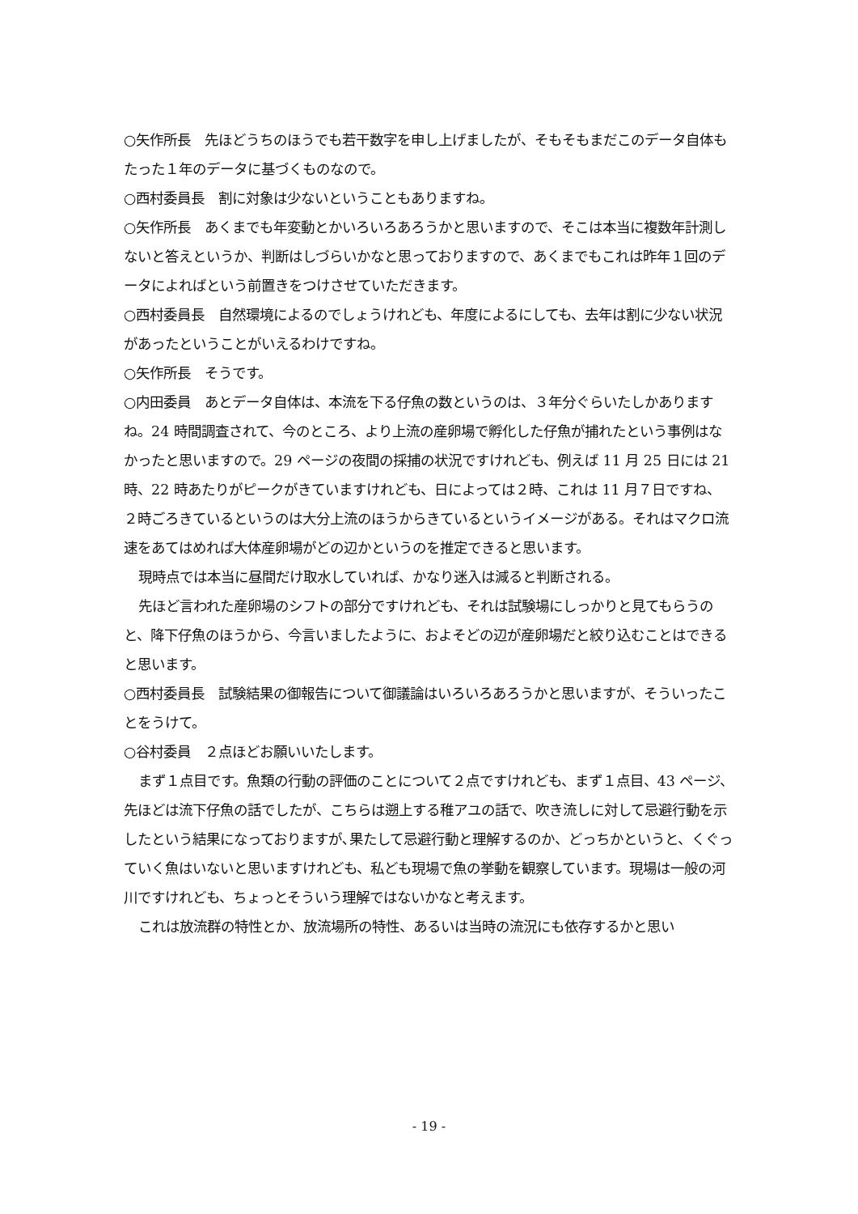○矢作所長　先ほどうちのほうでも若干数字を申し上げましたが、そもそもまだこのデータ自体もたった１年のデータに基づくものなので。
○西村委員長　割に対象は少ないということもありますね。
○矢作所長　あくまでも年変動とかいろいろあろうかと思いますので、そこは本当に複数年計測しないと答えというか、判断はしづらいかなと思っておりますので、あくまでもこれは昨年１回のデータによればという前置きをつけさせていただきます。
○西村委員長　自然環境によるのでしょうけれども、年度によるにしても、去年は割に少ない状況があったということがいえるわけですね。
○矢作所長　そうです。
○内田委員　あとデータ自体は、本流を下る仔魚の数というのは、３年分ぐらいたしかありますね。24 時間調査されて、今のところ、より上流の産卵場で孵化した仔魚が捕れたという事例はなかったと思いますので。29 ページの夜間の採捕の状況ですけれども、例えば 11 月 25 日には 21 時、22 時あたりがピークがきていますけれども、日によっては２時、これは 11 月７日ですね、２時ごろきているというのは大分上流のほうからきているというイメージがある。それはマクロ流速をあてはめれば大体産卵場がどの辺かというのを推定できると思います。
現時点では本当に昼間だけ取水していれば、かなり迷入は減ると判断される。
先ほど言われた産卵場のシフトの部分ですけれども、それは試験場にしっかりと見てもらうのと、降下仔魚のほうから、今言いましたように、およそどの辺が産卵場だと絞り込むことはできると思います。
○西村委員長　試験結果の御報告について御議論はいろいろあろうかと思いますが、そういったことをうけて。
○谷村委員　２点ほどお願いいたします。
まず１点目です。魚類の行動の評価のことについて２点ですけれども、まず１点目、43 ページ、先ほどは流下仔魚の話でしたが、こちらは遡上する稚アユの話で、吹き流しに対して忌避行動を示したという結果になっておりますが､果たして忌避行動と理解するのか、どっちかというと、くぐっていく魚はいないと思いますけれども、私ども現場で魚の挙動を観察しています。現場は一般の河川ですけれども、ちょっとそういう理解ではないかなと考えます。
これは放流群の特性とか、放流場所の特性、あるいは当時の流況にも依存するかと思い
- 19 -